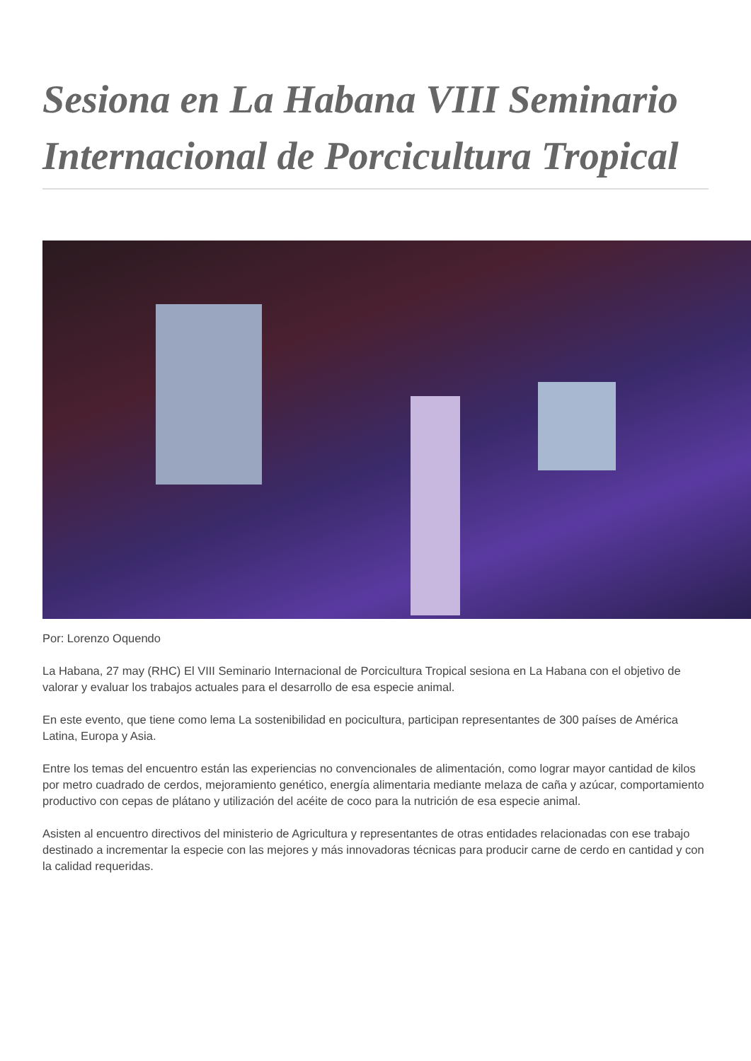Sesiona en La Habana VIII Seminario Internacional de Porcicultura Tropical
Por: Lorenzo Oquendo
La Habana, 27 may (RHC) El VIII Seminario Internacional de Porcicultura Tropical sesiona en La Habana con el objetivo de valorar y evaluar los trabajos actuales para el desarrollo de esa especie animal.
En este evento, que tiene como lema La sostenibilidad en pocicultura, participan representantes de 300 países de América Latina, Europa y Asia.
Entre los temas del encuentro están las experiencias no convencionales de alimentación, como lograr mayor cantidad de kilos por metro cuadrado de cerdos, mejoramiento genético, energía alimentaria mediante melaza de caña y azúcar, comportamiento productivo con cepas de plátano y utilización del acéite de coco para la nutrición de esa especie animal.
Asisten al encuentro directivos del ministerio de Agricultura y representantes de otras entidades relacionadas con ese trabajo destinado a incrementar la especie con las mejores y más innovadoras técnicas para producir carne de cerdo en cantidad y con la calidad requeridas.